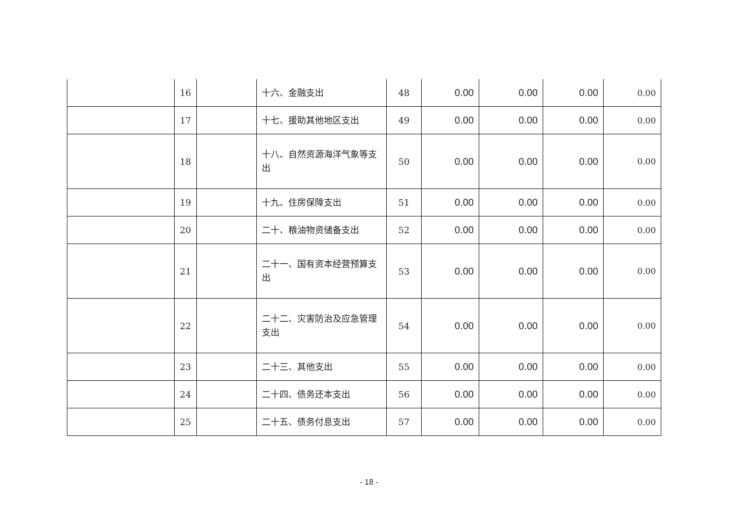| | 16 | | 十六、金融支出 | 48 | 0.00 | 0.00 | 0.00 | 0.00 |
| | 17 | | 十七、援助其他地区支出 | 49 | 0.00 | 0.00 | 0.00 | 0.00 |
| | 18 | | 十八、自然资源海洋气象等支出 | 50 | 0.00 | 0.00 | 0.00 | 0.00 |
| | 19 | | 十九、住房保障支出 | 51 | 0.00 | 0.00 | 0.00 | 0.00 |
| | 20 | | 二十、粮油物资储备支出 | 52 | 0.00 | 0.00 | 0.00 | 0.00 |
| | 21 | | 二十一、国有资本经营预算支出 | 53 | 0.00 | 0.00 | 0.00 | 0.00 |
| | 22 | | 二十二、灾害防治及应急管理支出 | 54 | 0.00 | 0.00 | 0.00 | 0.00 |
| | 23 | | 二十三、其他支出 | 55 | 0.00 | 0.00 | 0.00 | 0.00 |
| | 24 | | 二十四、债务还本支出 | 56 | 0.00 | 0.00 | 0.00 | 0.00 |
| | 25 | | 二十五、债务付息支出 | 57 | 0.00 | 0.00 | 0.00 | 0.00 |
- 18 -